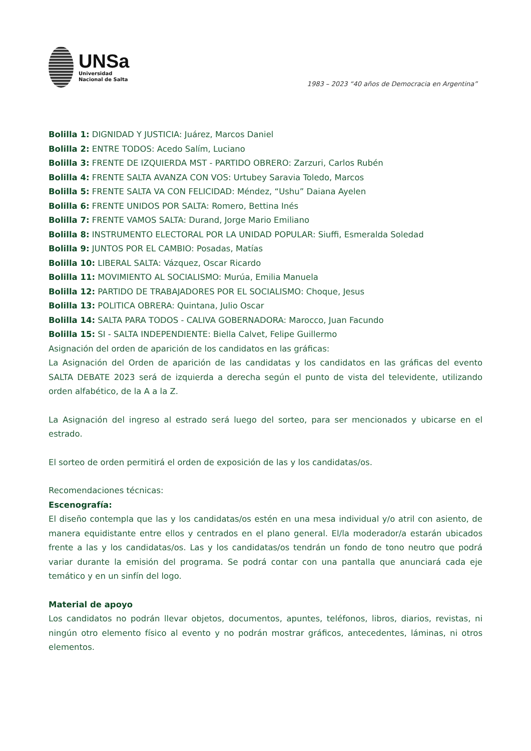UNSa
Universidad
Nacional de Salta
1983 – 2023 “40 años de Democracia en Argentina”
Bolilla 1: DIGNIDAD Y JUSTICIA: Juárez, Marcos Daniel
Bolilla 2: ENTRE TODOS: Acedo Salím, Luciano
Bolilla 3: FRENTE DE IZQUIERDA MST - PARTIDO OBRERO: Zarzuri, Carlos Rubén
Bolilla 4: FRENTE SALTA AVANZA CON VOS: Urtubey Saravia Toledo, Marcos
Bolilla 5: FRENTE SALTA VA CON FELICIDAD: Méndez, “Ushu” Daiana Ayelen
Bolilla 6: FRENTE UNIDOS POR SALTA: Romero, Bettina Inés
Bolilla 7: FRENTE VAMOS SALTA: Durand, Jorge Mario Emiliano
Bolilla 8: INSTRUMENTO ELECTORAL POR LA UNIDAD POPULAR: Siuffi, Esmeralda Soledad
Bolilla 9: JUNTOS POR EL CAMBIO: Posadas, Matías
Bolilla 10: LIBERAL SALTA: Vázquez, Oscar Ricardo
Bolilla 11: MOVIMIENTO AL SOCIALISMO: Murúa, Emilia Manuela
Bolilla 12: PARTIDO DE TRABAJADORES POR EL SOCIALISMO: Choque, Jesus
Bolilla 13: POLITICA OBRERA: Quintana, Julio Oscar
Bolilla 14: SALTA PARA TODOS - CALIVA GOBERNADORA: Marocco, Juan Facundo
Bolilla 15: SI - SALTA INDEPENDIENTE: Biella Calvet, Felipe Guillermo
Asignación del orden de aparición de los candidatos en las gráficas:
La Asignación del Orden de aparición de las candidatas y los candidatos en las gráficas del evento SALTA DEBATE 2023 será de izquierda a derecha según el punto de vista del televidente, utilizando orden alfabético, de la A a la Z.
La Asignación del ingreso al estrado será luego del sorteo, para ser mencionados y ubicarse en el estrado.
El sorteo de orden permitirá el orden de exposición de las y los candidatas/os.
Recomendaciones técnicas:
Escenografía:
El diseño contempla que las y los candidatas/os estén en una mesa individual y/o atril con asiento, de manera equidistante entre ellos y centrados en el plano general. El/la moderador/a estarán ubicados frente a las y los candidatas/os. Las y los candidatas/os tendrán un fondo de tono neutro que podrá variar durante la emisión del programa. Se podrá contar con una pantalla que anunciará cada eje temático y en un sinfín del logo.
Material de apoyo
Los candidatos no podrán llevar objetos, documentos, apuntes, teléfonos, libros, diarios, revistas, ni ningún otro elemento físico al evento y no podrán mostrar gráficos, antecedentes, láminas, ni otros elementos.